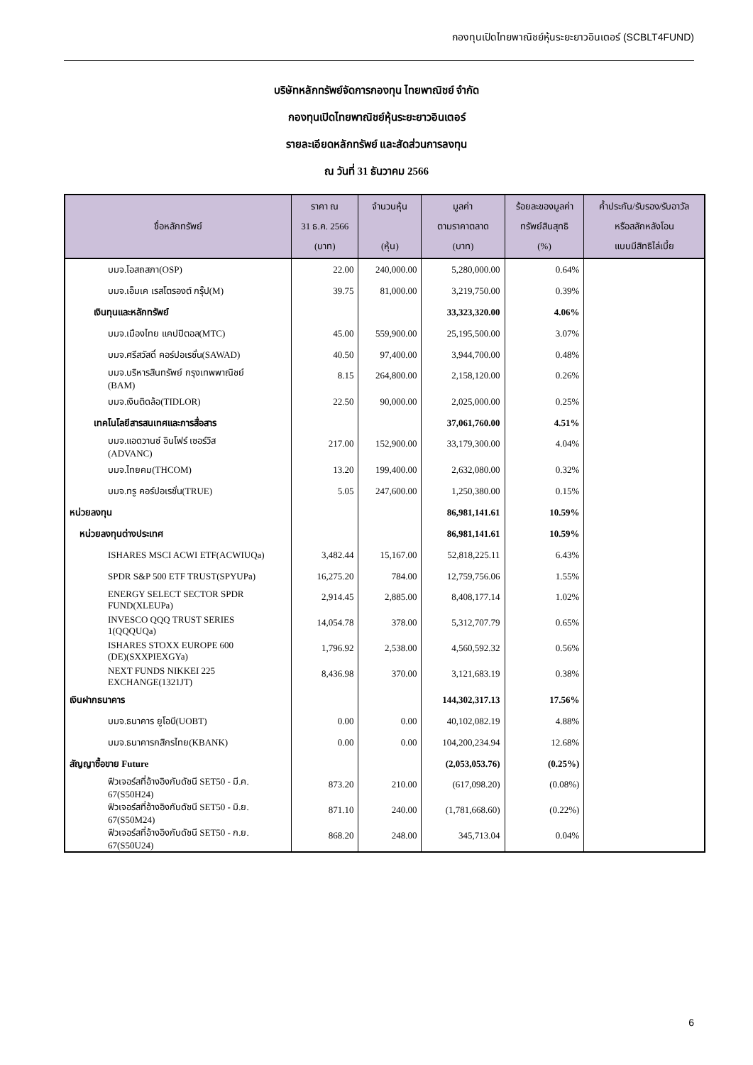กองทุนเปิดไทยพาณิชย์หุ้นระยะยาวอินเตอร์ (SCBLT4FUND)
บริษัทหลักทรัพย์จัดการกองทุน ไทยพาณิชย์ จำกัด
กองทุนเปิดไทยพาณิชย์หุ้นระยะยาวอินเตอร์
รายละเอียดหลักทรัพย์ และสัดส่วนการลงทุน
ณ วันที่ 31 ธันวาคม 2566
| ชื่อหลักทรัพย์ | ราคา ณ 31 ธ.ค. 2566 (บาท) | จำนวนหุ้น (หุ้น) | มูลค่า ตามราคาตลาด (บาท) | ร้อยละของมูลค่า ทรัพย์สินสุทธิ (%) | ค้ำประกัน/รับรอง/รับอาวัล หรือสลักหลังโอน แบบมีสิทธิไล่เบี้ย |
| --- | --- | --- | --- | --- | --- |
| บมจ.โอสถสภา(OSP) | 22.00 | 240,000.00 | 5,280,000.00 | 0.64% | |
| บมจ.เอ็มเค เรสโตรองต์ กรุ๊ป(M) | 39.75 | 81,000.00 | 3,219,750.00 | 0.39% | |
| เงินทุนและหลักทรัพย์ | | | 33,323,320.00 | 4.06% | |
| บมจ.เมืองไทย แคปปิตอล(MTC) | 45.00 | 559,900.00 | 25,195,500.00 | 3.07% | |
| บมจ.ศรีสวัสดิ์ คอร์ปอเรชั่น(SAWAD) | 40.50 | 97,400.00 | 3,944,700.00 | 0.48% | |
| บมจ.บริหารสินทรัพย์ กรุงเทพพาณิชย์ (BAM) | 8.15 | 264,800.00 | 2,158,120.00 | 0.26% | |
| บมจ.เงินติดล้อ(TIDLOR) | 22.50 | 90,000.00 | 2,025,000.00 | 0.25% | |
| เทคโนโลยีสารสนเทศและการสื่อสาร | | | 37,061,760.00 | 4.51% | |
| บมจ.แอดวานซ์ อินโฟร์ เซอร์วิส (ADVANC) | 217.00 | 152,900.00 | 33,179,300.00 | 4.04% | |
| บมจ.ไทยคม(THCOM) | 13.20 | 199,400.00 | 2,632,080.00 | 0.32% | |
| บมจ.ทรู คอร์ปอเรชั่น(TRUE) | 5.05 | 247,600.00 | 1,250,380.00 | 0.15% | |
| หน่วยลงทุน | | | 86,981,141.61 | 10.59% | |
| หน่วยลงทุนต่างประเทศ | | | 86,981,141.61 | 10.59% | |
| ISHARES MSCI ACWI ETF(ACWIUQa) | 3,482.44 | 15,167.00 | 52,818,225.11 | 6.43% | |
| SPDR S&P 500 ETF TRUST(SPYUPa) | 16,275.20 | 784.00 | 12,759,756.06 | 1.55% | |
| ENERGY SELECT SECTOR SPDR FUND(XLEUPa) | 2,914.45 | 2,885.00 | 8,408,177.14 | 1.02% | |
| INVESCO QQQ TRUST SERIES 1(QQQUQa) | 14,054.78 | 378.00 | 5,312,707.79 | 0.65% | |
| ISHARES STOXX EUROPE 600 (DE)(SXXPIEXGYa) | 1,796.92 | 2,538.00 | 4,560,592.32 | 0.56% | |
| NEXT FUNDS NIKKEI 225 EXCHANGE(1321JT) | 8,436.98 | 370.00 | 3,121,683.19 | 0.38% | |
| เงินฝากธนาคาร | | | 144,302,317.13 | 17.56% | |
| บมจ.ธนาคาร ยูโอบี(UOBT) | 0.00 | 0.00 | 40,102,082.19 | 4.88% | |
| บมจ.ธนาคารกสิกรไทย(KBANK) | 0.00 | 0.00 | 104,200,234.94 | 12.68% | |
| สัญญาซื้อขาย Future | | | (2,053,053.76) | (0.25%) | |
| ฟิวเจอร์สที่อ้างอิงกับดัชนี SET50 - มี.ค. 67(S50H24) | 873.20 | 210.00 | (617,098.20) | (0.08%) | |
| ฟิวเจอร์สที่อ้างอิงกับดัชนี SET50 - มิ.ย. 67(S50M24) | 871.10 | 240.00 | (1,781,668.60) | (0.22%) | |
| ฟิวเจอร์สที่อ้างอิงกับดัชนี SET50 - ก.ย. 67(S50U24) | 868.20 | 248.00 | 345,713.04 | 0.04% | |
6